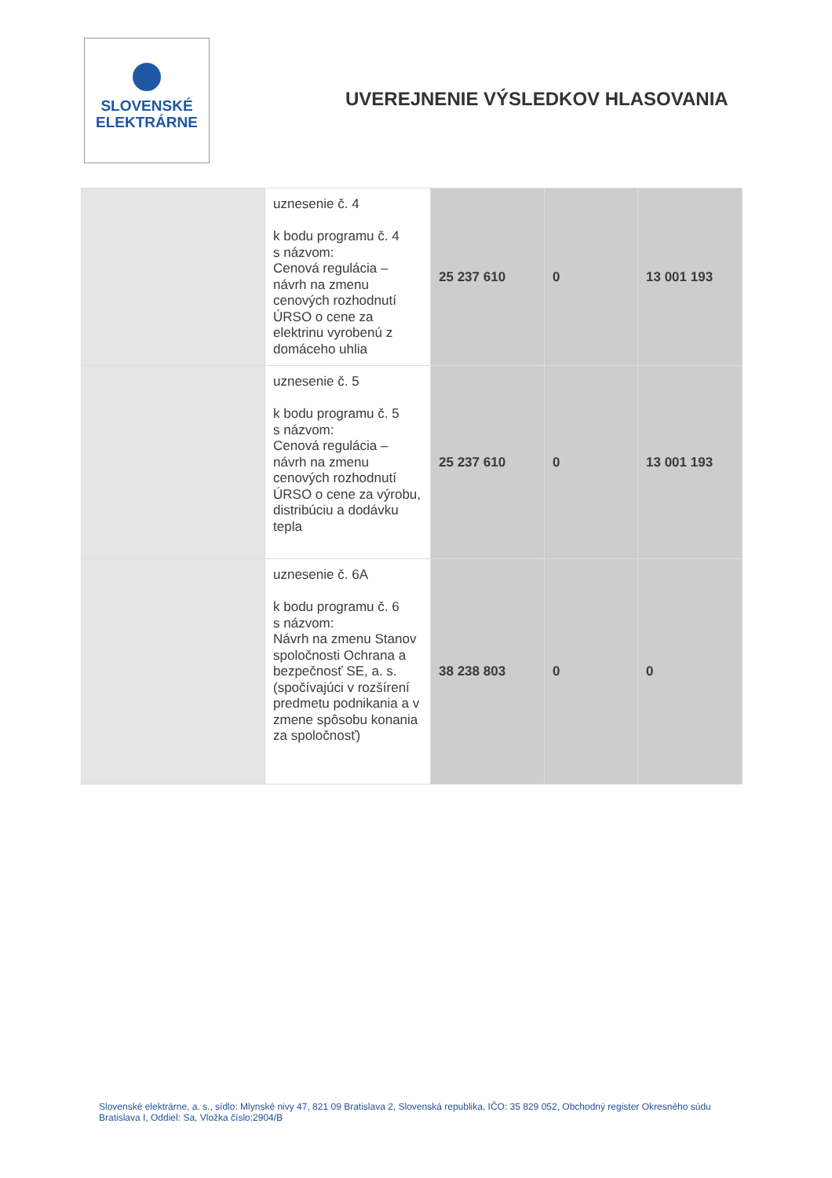SLOVENSKÉ
ELEKTRÁRNE
UVEREJNENIE VÝSLEDKOV HLASOVANIA
| | uznesenie č. 4 k bodu programu č. 4 s názvom: Cenová regulácia – návrh na zmenu cenových rozhodnutí ÚRSO o cene za elektrinu vyrobenú z domáceho uhlia | 25 237 610 | 0 | 13 001 193 |
| | uznesenie č. 5 k bodu programu č. 5 s názvom: Cenová regulácia – návrh na zmenu cenových rozhodnutí ÚRSO o cene za výrobu, distribúciu a dodávku tepla | 25 237 610 | 0 | 13 001 193 |
| | uznesenie č. 6A k bodu programu č. 6 s názvom: Návrh na zmenu Stanov spoločnosti Ochrana a bezpečnosť SE, a. s. (spočívajúci v rozšírení predmetu podnikania a v zmene spôsobu konania za spoločnosť) | 38 238 803 | 0 | 0 |
Slovenské elektrárne, a. s., sídlo: Mlynské nivy 47, 821 09 Bratislava 2, Slovenská republika, IČO: 35 829 052, Obchodný register Okresného súdu Bratislava I, Oddiel: Sa, Vložka číslo:2904/B